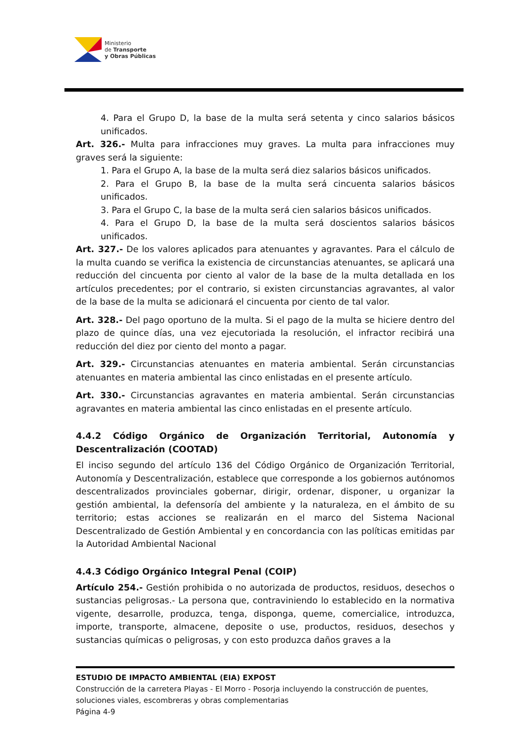Ministerio
de Transporte
y Obras Públicas
4. Para el Grupo D, la base de la multa será setenta y cinco salarios básicos unificados.
Art. 326.- Multa para infracciones muy graves. La multa para infracciones muy graves será la siguiente:
1. Para el Grupo A, la base de la multa será diez salarios básicos unificados.
2. Para el Grupo B, la base de la multa será cincuenta salarios básicos unificados.
3. Para el Grupo C, la base de la multa será cien salarios básicos unificados.
4. Para el Grupo D, la base de la multa será doscientos salarios básicos unificados.
Art. 327.- De los valores aplicados para atenuantes y agravantes. Para el cálculo de la multa cuando se verifica la existencia de circunstancias atenuantes, se aplicará una reducción del cincuenta por ciento al valor de la base de la multa detallada en los artículos precedentes; por el contrario, si existen circunstancias agravantes, al valor de la base de la multa se adicionará el cincuenta por ciento de tal valor.
Art. 328.- Del pago oportuno de la multa. Si el pago de la multa se hiciere dentro del plazo de quince días, una vez ejecutoriada la resolución, el infractor recibirá una reducción del diez por ciento del monto a pagar.
Art. 329.- Circunstancias atenuantes en materia ambiental. Serán circunstancias atenuantes en materia ambiental las cinco enlistadas en el presente artículo.
Art. 330.- Circunstancias agravantes en materia ambiental. Serán circunstancias agravantes en materia ambiental las cinco enlistadas en el presente artículo.
4.4.2 Código Orgánico de Organización Territorial, Autonomía y Descentralización (COOTAD)
El inciso segundo del artículo 136 del Código Orgánico de Organización Territorial, Autonomía y Descentralización, establece que corresponde a los gobiernos autónomos descentralizados provinciales gobernar, dirigir, ordenar, disponer, u organizar la gestión ambiental, la defensoría del ambiente y la naturaleza, en el ámbito de su territorio; estas acciones se realizarán en el marco del Sistema Nacional Descentralizado de Gestión Ambiental y en concordancia con las políticas emitidas par la Autoridad Ambiental Nacional
4.4.3 Código Orgánico Integral Penal (COIP)
Artículo 254.- Gestión prohibida o no autorizada de productos, residuos, desechos o sustancias peligrosas.- La persona que, contraviniendo lo establecido en la normativa vigente, desarrolle, produzca, tenga, disponga, queme, comercialice, introduzca, importe, transporte, almacene, deposite o use, productos, residuos, desechos y sustancias químicas o peligrosas, y con esto produzca daños graves a la
ESTUDIO DE IMPACTO AMBIENTAL (EIA) EXPOST
Construcción de la carretera Playas - El Morro - Posorja incluyendo la construcción de puentes, soluciones viales, escombreras y obras complementarias
Página 4-9